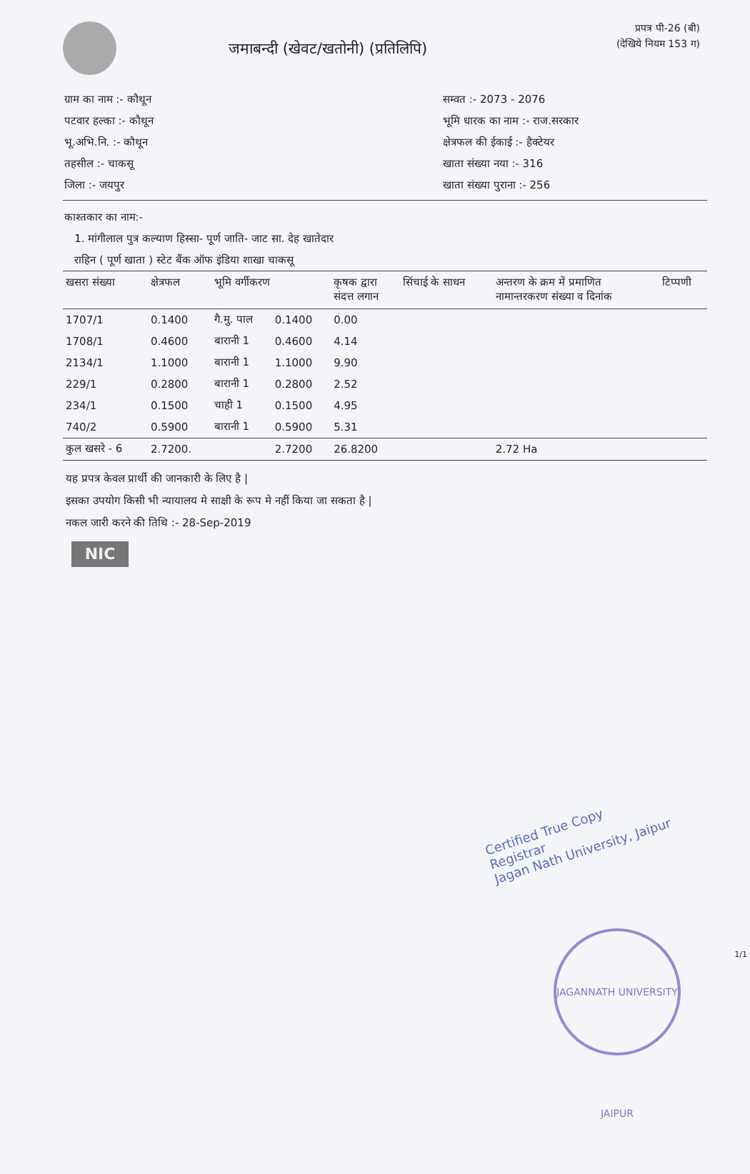जमाबन्दी (खेवट/खतोनी) (प्रतिलिपि)
प्रपत्र पी-26 (बी)
(देखिये नियम 153 ग)
ग्राम का नाम :- कौथून
पटवार हल्का :- कौथून
भू.अभि.नि. :- कौथून
तहसील :- चाकसू
जिला :- जयपुर
सम्वत :- 2073 - 2076
भूमि धारक का नाम :- राज.सरकार
क्षेत्रफल की ईकाई :- हैक्टेयर
खाता संख्या नया :- 316
खाता संख्या पुराना :- 256
काश्तकार का नाम:-
1. मांगीलाल पुत्र कल्याण हिस्सा- पूर्ण जाति- जाट सा. देह खातेदार
राहिन ( पूर्ण खाता ) स्टेट बैंक ऑफ इंडिया शाखा चाकसू
| खसरा संख्या | क्षेत्रफल | भूमि वर्गीकरण | | कृषक द्वारा संदत्त लगान | सिंचाई के साधन | अन्तरण के क्रम में प्रमाणित नामान्तरकरण संख्या व दिनांक | टिप्पणी |
| --- | --- | --- | --- | --- | --- | --- | --- |
| 1707/1 | 0.1400 | गै.मु. पाल | 0.1400 | 0.00 | | | |
| 1708/1 | 0.4600 | बारानी 1 | 0.4600 | 4.14 | | | |
| 2134/1 | 1.1000 | बारानी 1 | 1.1000 | 9.90 | | | |
| 229/1 | 0.2800 | बारानी 1 | 0.2800 | 2.52 | | | |
| 234/1 | 0.1500 | चाही 1 | 0.1500 | 4.95 | | | |
| 740/2 | 0.5900 | बारानी 1 | 0.5900 | 5.31 | | | |
| कुल खसरे - 6 | 2.7200. | | 2.7200 | 26.8200 | | 2.72 Ha | |
यह प्रपत्र केवल प्रार्थी की जानकारी के लिए है |
इसका उपयोग किसी भी न्यायालय मे साक्षी के रूप मे नहीं किया जा सकता है |
नकल जारी करने की तिथि :- 28-Sep-2019
NIC
Certified True Copy
Registrar
Jagan Nath University, Jaipur
JAGANNATH UNIVERSITY JAIPUR
1/1